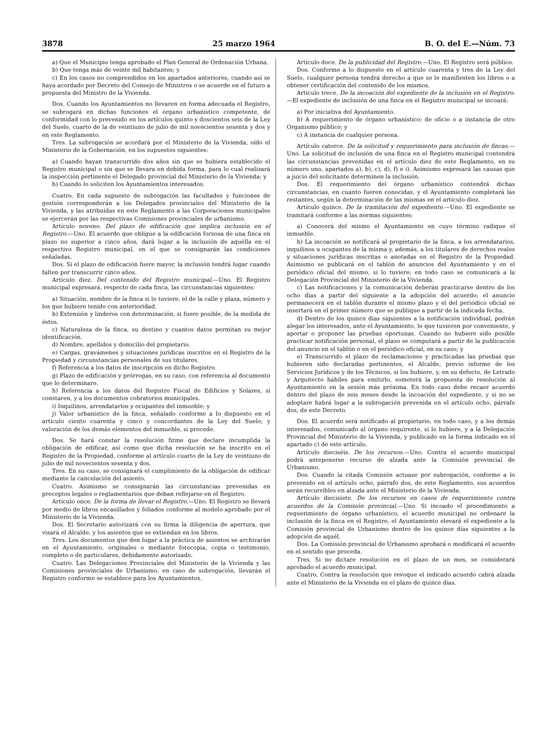3878 25 marzo 1964 B. O. del E.—Núm. 73
a) Que el Municipio tenga aprobado el Plan General de Ordenación Urbana.
b) Que tenga más de veinte mil habitantes; y
c) En los casos no comprendidos en los apartados anteriores, cuando así se haya acordado por Decreto del Consejo de Ministros o se acuerde en el futuro a propuesta del Ministro de la Vivienda.
Dos. Cuando los Ayuntamientos no llevaren en forma adecuada el Registro, se subrogará en dichas funciones el órgano urbanístico competente, de conformidad con lo prevenido en los artículos quinto y doscientos seis de la Ley del Suelo, cuarto de la de veintiuno de julio de mil novecientos sesenta y dos y en este Reglamento.
Tres. La subrogación se acordará por el Ministerio de la Vivienda, oído el Ministerio de la Gobernación, en los supuestos siguientes:
a) Cuando hayan transcurrido dos años sin que se hubiera establecido el Registro municipal o sin que se llevara en debida forma, para lo cual realizará la inspección pertinente el Delegado provincial del Ministerio de la Vivienda; y
b) Cuando lo soliciten los Ayuntamientos interesados.
Cuatro. En cada supuesto de subrogación las facultades y funciones de gestión corresponderán a los Delegados provinciales del Ministerio de la Vivienda, y las atribuídas en este Reglamento a las Corporaciones municipales se ejercerán por las respectivas Comisiones provinciales de urbanismo.
Artículo noveno. Del plazo de edificación que implica inclusión en el Registro.—Uno. El acuerdo que obligue a la edificación forzosa de una finca en plazo no superior a cinco años, dará lugar a la inclusión de aquélla en el respectivo Registro municipal, en el que se consignarán las condiciones señaladas.
Dos. Si el plazo de edificación fuere mayor, la inclusión tendrá lugar cuando falten por transcurrir cinco años.
Artículo diez. Del contenido del Registro municipal.—Uno. El Registro municipal expresará, respecto de cada finca, las circunstancias siguientes:
a) Situación, nombre de la finca si lo tuviere, el de la calle y plaza, número y los que hubiere tenido con anterioridad.
b) Extensión y linderos con determinación, si fuere posible, de la medida de éstos.
c) Naturaleza de la finca, su destino y cuantos datos permitan su mejor identificación.
d) Nombre, apellidos y domicilio del propietario.
e) Cargas, gravámenes y situaciones jurídicas inscritos en el Registro de la Propiedad y circunstancias personales de sus titulares.
f) Referencia a los datos de inscripción en dicho Registro.
g) Plazo de edificación y prórrogas, en su caso, con referencia al documento que lo determinare.
h) Referencia a los datos del Registro Fiscal de Edificios y Solares, si constaren, y a los documentos cobratorios municipales.
i) Inquilinos, arrendatarios y ocupantes del inmueble; y
j) Valor urbanístico de la finca, señalado conforme a lo dispuesto en el artículo ciento cuarenta y cinco y concordantes de la Ley del Suelo; y valoración de los demás elementos del inmueble, si procede.
Dos. Se hará constar la resolución firme que declare incumplida la obligación de edificar, así como que dicha resolución se ha inscrito en el Registro de la Propiedad, conforme al artículo cuarto de la Ley de veintiuno de julio de mil novecientos sesenta y dos.
Tres. En su caso, se consignará el cumplimiento de la obligación de edificar mediante la cancelación del asiento.
Cuatro. Asimismo se consignarán las circunstancias prevenidas en preceptos legales o reglamentarios que deban reflejarse en el Registro.
Artículo once. De la forma de llevar el Registro.—Uno. El Registro se llevará por medio de libros encasillados y foliados conforme al modelo aprobado por el Ministerio de la Vivienda.
Dos. El Secretario autorizará con su firma la diligencia de apertura, que visará el Alcalde, y los asientos que se extiendan en los libros.
Tres. Los documentos que den lugar a la práctica de asientos se archivarán en el Ayuntamiento, originales o mediante fotocopia, copia o testimonio, completo o de particulares, debidamente autorizado.
Cuatro. Las Delegaciones Provinciales del Ministerio de la Vivienda y las Comisiones provinciales de Urbanismo, en caso de subrogación, llevarán el Registro conforme se establece para los Ayuntamientos.
Artículo doce. De la publicidad del Registro.—Uno. El Registro será público.
Dos. Conforme a lo dispuesto en el artículo cuarenta y tres de la Ley del Suelo, cualquier persona tendrá derecho a que se le manifiesten los libros o a obtener certificación del contenido de los mismos.
Artículo trece. De la incoación del expediente de la inclusión en el Registro.—El expediente de inclusión de una finca en el Registro municipal se incoará:
a) Por iniciativa del Ayuntamiento.
b) A requerimiento de órgano urbanístico; de oficio o a instancia de otro Organismo público; y
c) A instancia de cualquier persona.
Artículo catorce. De la solicitud y requerimiento para inclusión de fincas.—Uno. La solicitud de inclusión de una finca en el Registro municipal contendrá las circunstancias prevenidas en el artículo diez de este Reglamento, en su número uno, apartados a), b), c), d), f) e i). Asimismo expresará las causas que a juicio del solicitante determinen la inclusión.
Dos. El requerimiento del órgano urbanístico contendrá dichas circunstancias, en cuanto fueren conocidas, y el Ayuntamiento completará las restantes, según la determinación de las mismas en el artículo diez.
Artículo quince. De la tramitación del expediente.—Uno. El expediente se tramitará conforme a las normas siguientes:
a) Conocerá del mismo el Ayuntamiento en cuyo término radique el inmueble.
b) La incoación se notificará al propietario de la finca, a los arrendatarios, inquilinos u ocupantes de la misma y, además, a los titulares de derechos reales y situaciones jurídicas inscritas o anotadas en el Registro de la Propiedad. Asimismo se publicará en el tablón de anuncios del Ayuntamiento y en el periódico oficial del mismo, si lo tuviere; en todo caso se comunicará a la Delegación Provincial del Ministerio de la Vivienda.
c) Las notificaciones y la comunicación deberán practicarse dentro de los ocho días a partir del siguiente a la adopción del acuerdo; el anuncio permanecerá en el tablón durante el mismo plazo y el del periódico oficial se insertará en el primer número que se publique a partir de la indicada fecha.
d) Dentro de los quince días siguientes a la notificación individual, podrán alegar los interesados, ante el Ayuntamiento, lo que tuvieren por conveniente, y aportar o proponer las pruebas oportunas. Cuando no hubiere sido posible practicar notificación personal, el plazo se computará a partir de la publicación del anuncio en el tablón o en el periódico oficial, en su caso; y
e) Transcurrido el plazo de reclamaciones y practicadas las pruebas que hubieren sido declaradas pertinentes, el Alcalde, previo informe de los Servicios Jurídicos y de los Técnicos, si los hubiere, y, en su defecto, de Letrado y Arquitecto hábiles para emitirlo, someterá la propuesta de resolución al Ayuntamiento en la sesión más próxima. En todo caso debe recaer acuerdo dentro del plazo de seis meses desde la incoación del expediente, y si no se adoptare habrá lugar a la subrogación prevenida en el artículo ocho, párrafo dos, de este Decreto.
Dos. El acuerdo será notificado al propietario, en todo caso, y a los demás interesados, comunicado al órgano requirente, si lo hubiere, y a la Delegación Provincial del Ministerio de la Vivienda, y publicado en la forma indicado en el apartado c) de este artículo.
Artículo dieciséis. De los recursos.—Uno. Contra el acuerdo municipal podrá anteponerse recurso de alzada ante la Comisión provincial de Urbanismo.
Dos. Cuando la citada Comisión actuase por subrogación, conforme a lo prevenido en el artículo ocho, párrafo dos, de este Reglamento, sus acuerdos serán recurribles en alzada ante el Ministerio de la Vivienda.
Artículo diecisiete. De los recursos en casos de requerimiento contra acuerdos de la Comisión provincial.—Uno. Si incoado el procedimiento a requerimiento de órgano urbanístico, el acuerdo municipal no ordenare la inclusión de la finca en el Registro, el Ayuntamiento elevará el expediente a la Comisión provincial de Urbanismo dentro de los quince días siguientes a la adopción de aquél.
Dos. La Comisión provincial de Urbanismo aprobará o modificará el acuerdo en el sentido que proceda.
Tres. Si no dictare resolución en el plazo de un mes, se considerará aprobado el acuerdo municipal.
Cuatro. Contra la resolución que revoque el indicado acuerdo cabrá alzada ante el Ministerio de la Vivienda en el plazo de quince días.